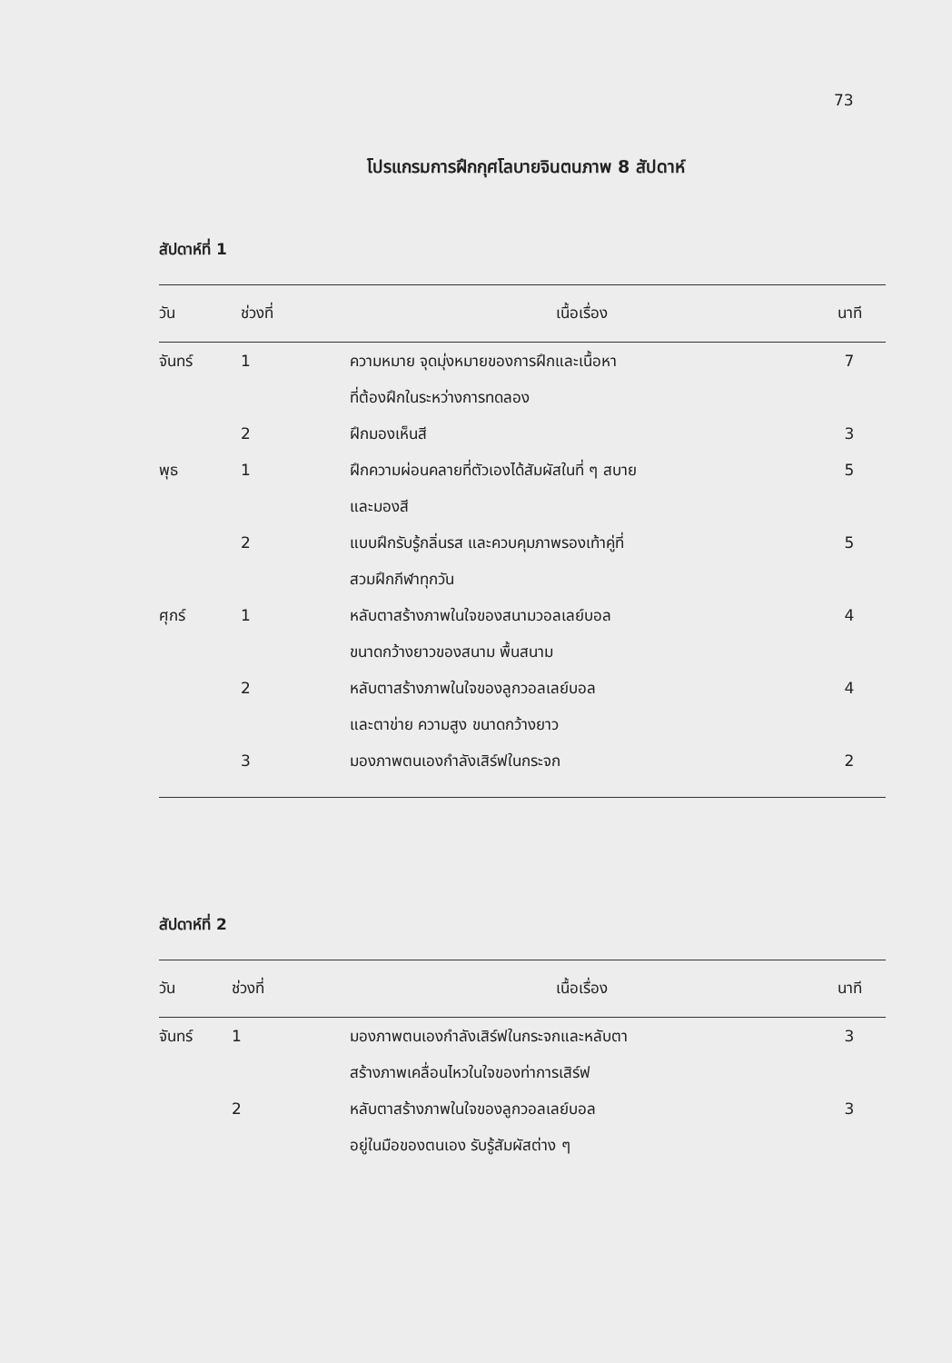73
โปรแกรมการฝึกกุศโลบายจินตนภาพ 8 สัปดาห์
สัปดาห์ที่ 1
| วัน | ช่วงที่ | เนื้อเรื่อง | นาที |
| --- | --- | --- | --- |
| จันทร์ | 1 | ความหมาย จุดมุ่งหมายของการฝึกและเนื้อหา ที่ต้องฝึกในระหว่างการทดลอง | 7 |
| | 2 | ฝึกมองเห็นสี | 3 |
| พุธ | 1 | ฝึกความผ่อนคลายที่ตัวเองได้สัมผัสในที่ ๆ สบาย และมองสี | 5 |
| | 2 | แบบฝึกรับรู้กลิ่นรส และควบคุมภาพรองเท้าคู่ที่ สวมฝึกกีฬาทุกวัน | 5 |
| ศุกร์ | 1 | หลับตาสร้างภาพในใจของสนามวอลเลย์บอล ขนาดกว้างยาวของสนาม พื้นสนาม | 4 |
| | 2 | หลับตาสร้างภาพในใจของลูกวอลเลย์บอล และตาข่าย ความสูง ขนาดกว้างยาว | 4 |
| | 3 | มองภาพตนเองกำลังเสิร์ฟในกระจก | 2 |
สัปดาห์ที่ 2
| วัน | ช่วงที่ | เนื้อเรื่อง | นาที |
| --- | --- | --- | --- |
| จันทร์ | 1 | มองภาพตนเองกำลังเสิร์ฟในกระจกและหลับตา สร้างภาพเคลื่อนไหวในใจของท่าการเสิร์ฟ | 3 |
| | 2 | หลับตาสร้างภาพในใจของลูกวอลเลย์บอล อยู่ในมือของตนเอง รับรู้สัมผัสต่าง ๆ | 3 |